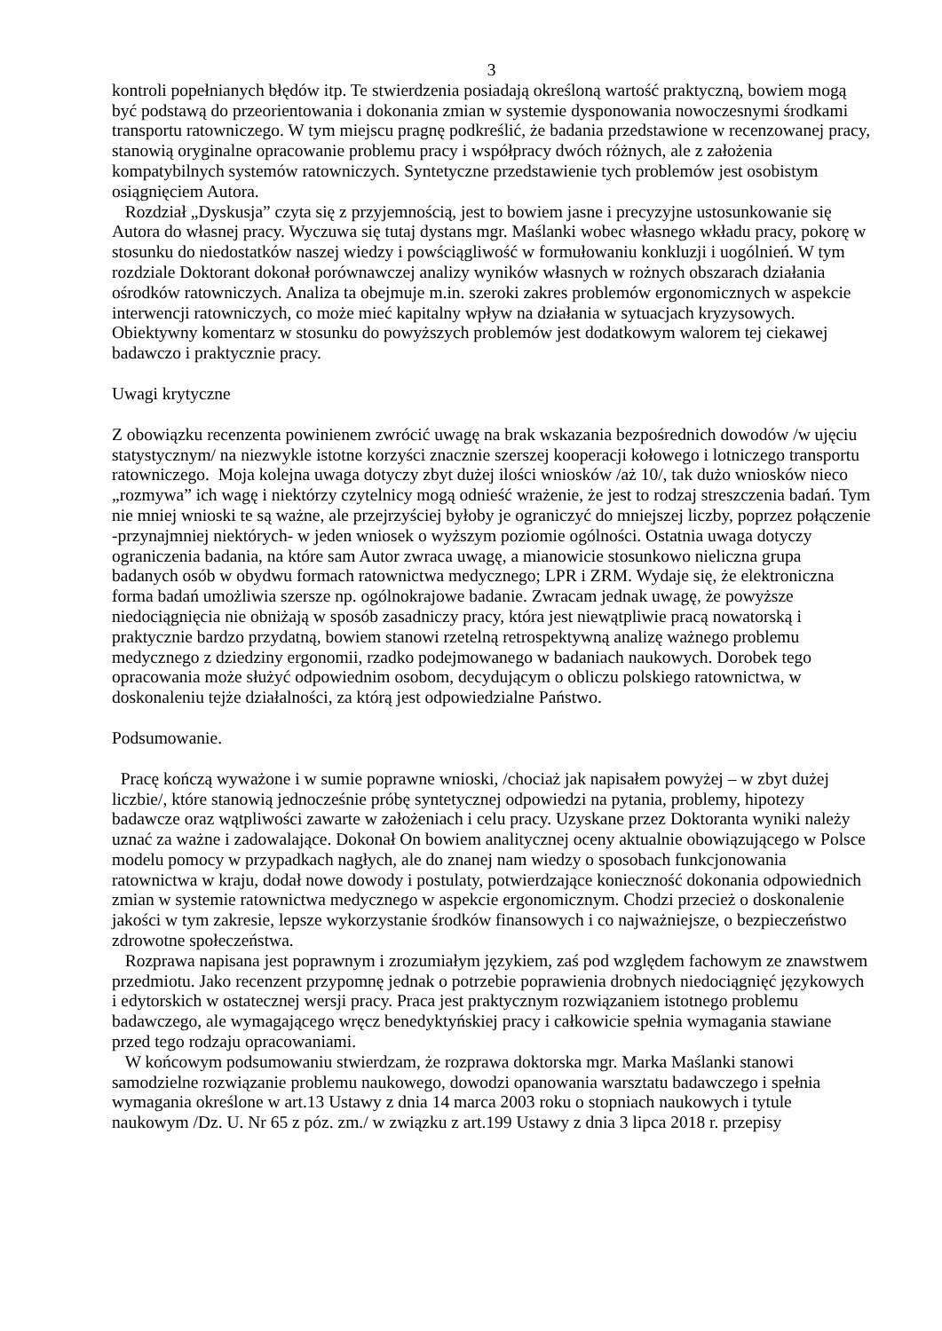3
kontroli popełnianych błędów itp. Te stwierdzenia posiadają określoną wartość praktyczną, bowiem mogą być podstawą do przeorientowania i dokonania zmian w systemie dysponowania nowoczesnymi środkami transportu ratowniczego. W tym miejscu pragnę podkreślić, że badania przedstawione w recenzowanej pracy, stanowią oryginalne opracowanie problemu pracy i współpracy dwóch różnych, ale z założenia kompatybilnych systemów ratowniczych. Syntetyczne przedstawienie tych problemów jest osobistym osiągnięciem Autora.
Rozdział „Dyskusja” czyta się z przyjemnością, jest to bowiem jasne i precyzyjne ustosunkowanie się Autora do własnej pracy. Wyczuwa się tutaj dystans mgr. Maślanki wobec własnego wkładu pracy, pokorę w stosunku do niedostatków naszej wiedzy i powściągliwość w formułowaniu konkluzji i uogólnień. W tym rozdziale Doktorant dokonał porównawczej analizy wyników własnych w rożnych obszarach działania ośrodków ratowniczych. Analiza ta obejmuje m.in. szeroki zakres problemów ergonomicznych w aspekcie interwencji ratowniczych, co może mieć kapitalny wpływ na działania w sytuacjach kryzysowych. Obiektywny komentarz w stosunku do powyższych problemów jest dodatkowym walorem tej ciekawej badawczo i praktycznie pracy.
Uwagi krytyczne
Z obowiązku recenzenta powinienem zwrócić uwagę na brak wskazania bezpośrednich dowodów /w ujęciu statystycznym/ na niezwykle istotne korzyści znacznie szerszej kooperacji kołowego i lotniczego transportu ratowniczego. Moja kolejna uwaga dotyczy zbyt dużej ilości wniosków /aż 10/, tak dużo wniosków nieco „rozmywa” ich wagę i niektórzy czytelnicy mogą odnieść wrażenie, że jest to rodzaj streszczenia badań. Tym nie mniej wnioski te są ważne, ale przejrzyściej byłoby je ograniczyć do mniejszej liczby, poprzez połączenie -przynajmniej niektórych- w jeden wniosek o wyższym poziomie ogólności. Ostatnia uwaga dotyczy ograniczenia badania, na które sam Autor zwraca uwagę, a mianowicie stosunkowo nieliczna grupa badanych osób w obydwu formach ratownictwa medycznego; LPR i ZRM. Wydaje się, że elektroniczna forma badań umożliwia szersze np. ogólnokrajowe badanie. Zwracam jednak uwagę, że powyższe niedociągnięcia nie obniżają w sposób zasadniczy pracy, która jest niewątpliwie pracą nowatorską i praktycznie bardzo przydatną, bowiem stanowi rzetelną retrospektywną analizę ważnego problemu medycznego z dziedziny ergonomii, rzadko podejmowanego w badaniach naukowych. Dorobek tego opracowania może służyć odpowiednim osobom, decydującym o obliczu polskiego ratownictwa, w doskonaleniu tejże działalności, za którą jest odpowiedzialne Państwo.
Podsumowanie.
Pracę kończą wyważone i w sumie poprawne wnioski, /chociaż jak napisałem powyżej – w zbyt dużej liczbie/, które stanowią jednocześnie próbę syntetycznej odpowiedzi na pytania, problemy, hipotezy badawcze oraz wątpliwości zawarte w założeniach i celu pracy. Uzyskane przez Doktoranta wyniki należy uznać za ważne i zadowalające. Dokonał On bowiem analitycznej oceny aktualnie obowiązującego w Polsce modelu pomocy w przypadkach nagłych, ale do znanej nam wiedzy o sposobach funkcjonowania ratownictwa w kraju, dodał nowe dowody i postulaty, potwierdzające konieczność dokonania odpowiednich zmian w systemie ratownictwa medycznego w aspekcie ergonomicznym. Chodzi przecież o doskonalenie jakości w tym zakresie, lepsze wykorzystanie środków finansowych i co najważniejsze, o bezpieczeństwo zdrowotne społeczeństwa.
Rozprawa napisana jest poprawnym i zrozumiałym językiem, zaś pod względem fachowym ze znawstwem przedmiotu. Jako recenzent przypomnę jednak o potrzebie poprawienia drobnych niedociągnięć językowych i edytorskich w ostatecznej wersji pracy. Praca jest praktycznym rozwiązaniem istotnego problemu badawczego, ale wymagającego wręcz benedyktyńskiej pracy i całkowicie spełnia wymagania stawiane przed tego rodzaju opracowaniami.
W końcowym podsumowaniu stwierdzam, że rozprawa doktorska mgr. Marka Maślanki stanowi samodzielne rozwiązanie problemu naukowego, dowodzi opanowania warsztatu badawczego i spełnia wymagania określone w art.13 Ustawy z dnia 14 marca 2003 roku o stopniach naukowych i tytule naukowym /Dz. U. Nr 65 z póz. zm./ w związku z art.199 Ustawy z dnia 3 lipca 2018 r. przepisy